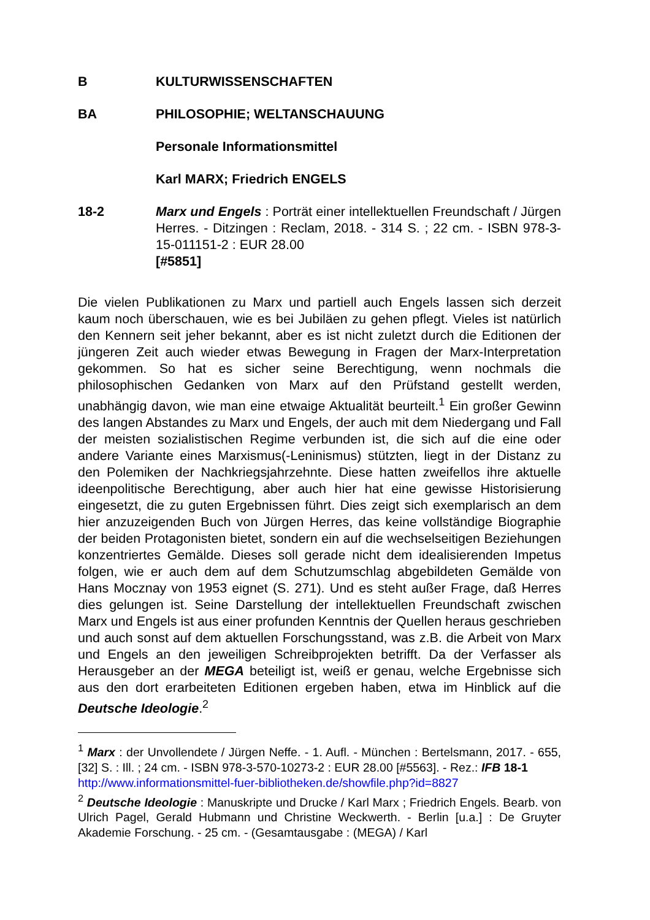B KULTURWISSENSCHAFTEN
BA PHILOSOPHIE; WELTANSCHAUUNG
Personale Informationsmittel
Karl MARX; Friedrich ENGELS
18-2 Marx und Engels : Porträt einer intellektuellen Freundschaft / Jürgen Herres. - Ditzingen : Reclam, 2018. - 314 S. ; 22 cm. - ISBN 978-3-15-011151-2 : EUR 28.00
[#5851]
Die vielen Publikationen zu Marx und partiell auch Engels lassen sich derzeit kaum noch überschauen, wie es bei Jubiläen zu gehen pflegt. Vieles ist natürlich den Kennern seit jeher bekannt, aber es ist nicht zuletzt durch die Editionen der jüngeren Zeit auch wieder etwas Bewegung in Fragen der Marx-Interpretation gekommen. So hat es sicher seine Berechtigung, wenn nochmals die philosophischen Gedanken von Marx auf den Prüfstand gestellt werden, unabhängig davon, wie man eine etwaige Aktualität beurteilt.<sup>1</sup> Ein großer Gewinn des langen Abstandes zu Marx und Engels, der auch mit dem Niedergang und Fall der meisten sozialistischen Regime verbunden ist, die sich auf die eine oder andere Variante eines Marxismus(-Leninismus) stützten, liegt in der Distanz zu den Polemiken der Nachkriegsjahrzehnte. Diese hatten zweifellos ihre aktuelle ideenpolitische Berechtigung, aber auch hier hat eine gewisse Historisierung eingesetzt, die zu guten Ergebnissen führt. Dies zeigt sich exemplarisch an dem hier anzuzeigenden Buch von Jürgen Herres, das keine vollständige Biographie der beiden Protagonisten bietet, sondern ein auf die wechselseitigen Beziehungen konzentriertes Gemälde. Dieses soll gerade nicht dem idealisierenden Impetus folgen, wie er auch dem auf dem Schutzumschlag abgebildeten Gemälde von Hans Mocznay von 1953 eignet (S. 271). Und es steht außer Frage, daß Herres dies gelungen ist. Seine Darstellung der intellektuellen Freundschaft zwischen Marx und Engels ist aus einer profunden Kenntnis der Quellen heraus geschrieben und auch sonst auf dem aktuellen Forschungsstand, was z.B. die Arbeit von Marx und Engels an den jeweiligen Schreibprojekten betrifft. Da der Verfasser als Herausgeber an der MEGA beteiligt ist, weiß er genau, welche Ergebnisse sich aus den dort erarbeiteten Editionen ergeben haben, etwa im Hinblick auf die Deutsche Ideologie.<sup>2</sup>
<sup>1</sup> Marx : der Unvollendete / Jürgen Neffe. - 1. Aufl. - München : Bertelsmann, 2017. - 655, [32] S. : Ill. ; 24 cm. - ISBN 978-3-570-10273-2 : EUR 28.00 [#5563]. - Rez.: IFB 18-1
http://www.informationsmittel-fuer-bibliotheken.de/showfile.php?id=8827
<sup>2</sup> Deutsche Ideologie : Manuskripte und Drucke / Karl Marx ; Friedrich Engels. Bearb. von Ulrich Pagel, Gerald Hubmann und Christine Weckwerth. - Berlin [u.a.] : De Gruyter Akademie Forschung. - 25 cm. - (Gesamtausgabe : (MEGA) / Karl